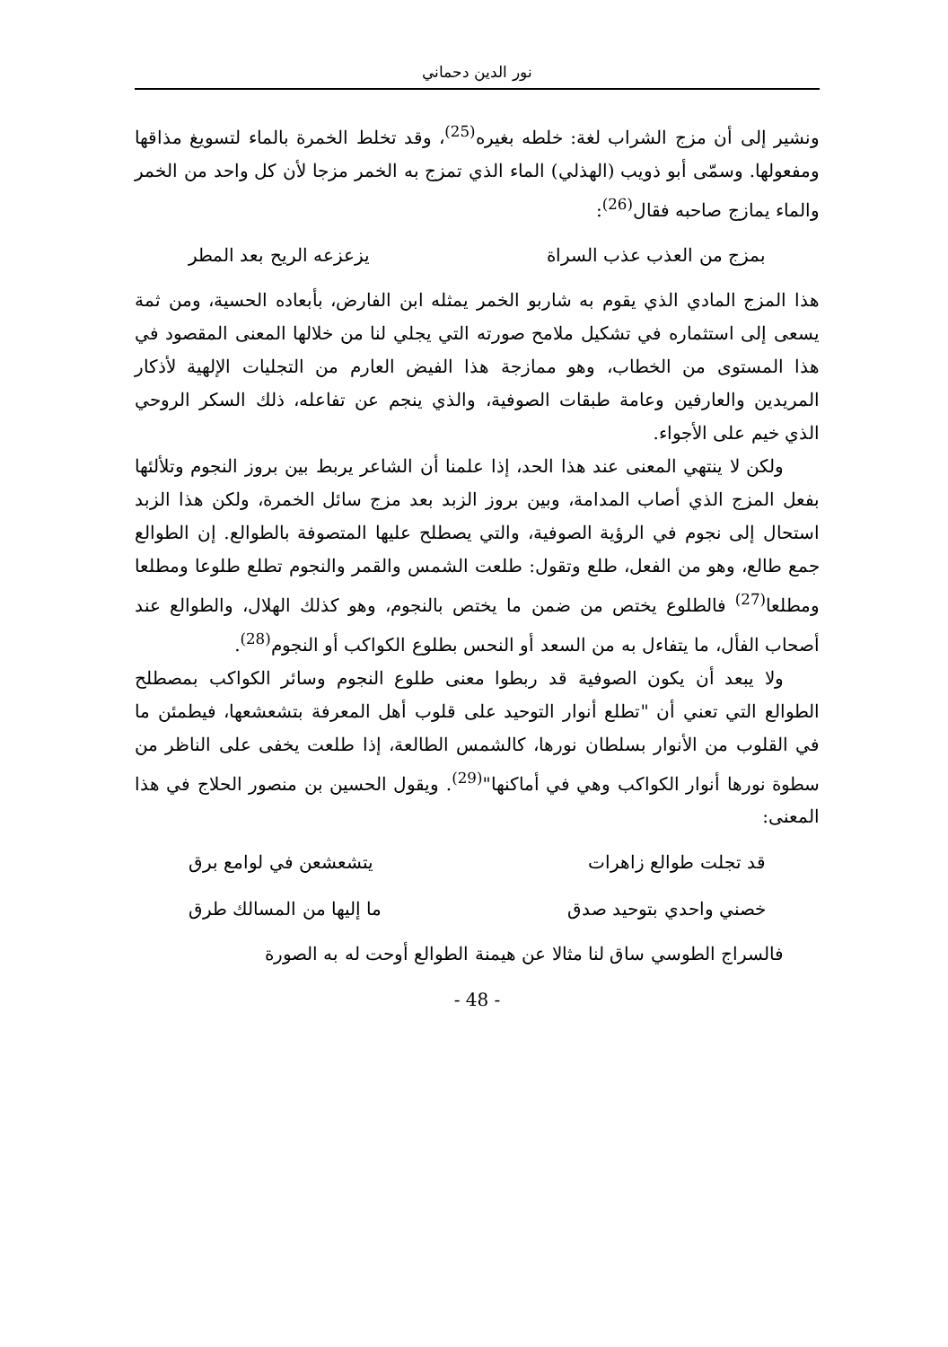نور الدين دحماني
ونشير إلى أن مزج الشراب لغة: خلطه بغيره<sup>(25)</sup>، وقد تخلط الخمرة بالماء لتسويغ مذاقها ومفعولها. وسمّى أبو ذويب (الهذلي) الماء الذي تمزج به الخمر مزجا لأن كل واحد من الخمر والماء يمازج صاحبه فقال<sup>(26)</sup>:
بمزج من العذب عذب السراة يزعزعه الريح بعد المطر
هذا المزج المادي الذي يقوم به شاربو الخمر يمثله ابن الفارض، بأبعاده الحسية، ومن ثمة يسعى إلى استثماره في تشكيل ملامح صورته التي يجلي لنا من خلالها المعنى المقصود في هذا المستوى من الخطاب، وهو ممازجة هذا الفيض العارم من التجليات الإلهية لأذكار المريدين والعارفين وعامة طبقات الصوفية، والذي ينجم عن تفاعله، ذلك السكر الروحي الذي خيم على الأجواء.
ولكن لا ينتهي المعنى عند هذا الحد، إذا علمنا أن الشاعر يربط بين بروز النجوم وتلألئها بفعل المزج الذي أصاب المدامة، وبين بروز الزبد بعد مزج سائل الخمرة، ولكن هذا الزبد استحال إلى نجوم في الرؤية الصوفية، والتي يصطلح عليها المتصوفة بالطوالع. إن الطوالع جمع طالع، وهو من الفعل، طلع وتقول: طلعت الشمس والقمر والنجوم تطلع طلوعا ومطلعا ومطلعا<sup>(27)</sup> فالطلوع يختص من ضمن ما يختص بالنجوم، وهو كذلك الهلال، والطوالع عند أصحاب الفأل، ما يتفاءل به من السعد أو النحس بطلوع الكواكب أو النجوم<sup>(28)</sup>.
ولا يبعد أن يكون الصوفية قد ربطوا معنى طلوع النجوم وسائر الكواكب بمصطلح الطوالع التي تعني أن "تطلع أنوار التوحيد على قلوب أهل المعرفة بتشعشعها، فيطمئن ما في القلوب من الأنوار بسلطان نورها، كالشمس الطالعة، إذا طلعت يخفى على الناظر من سطوة نورها أنوار الكواكب وهي في أماكنها"<sup>(29)</sup>. ويقول الحسين بن منصور الحلاج في هذا المعنى:
قد تجلت طوالع زاهرات يتشعشعن في لوامع برق
خصني واحدي بتوحيد صدق ما إليها من المسالك طرق
فالسراج الطوسي ساق لنا مثالا عن هيمنة الطوالع أوحت له به الصورة
- 48 -